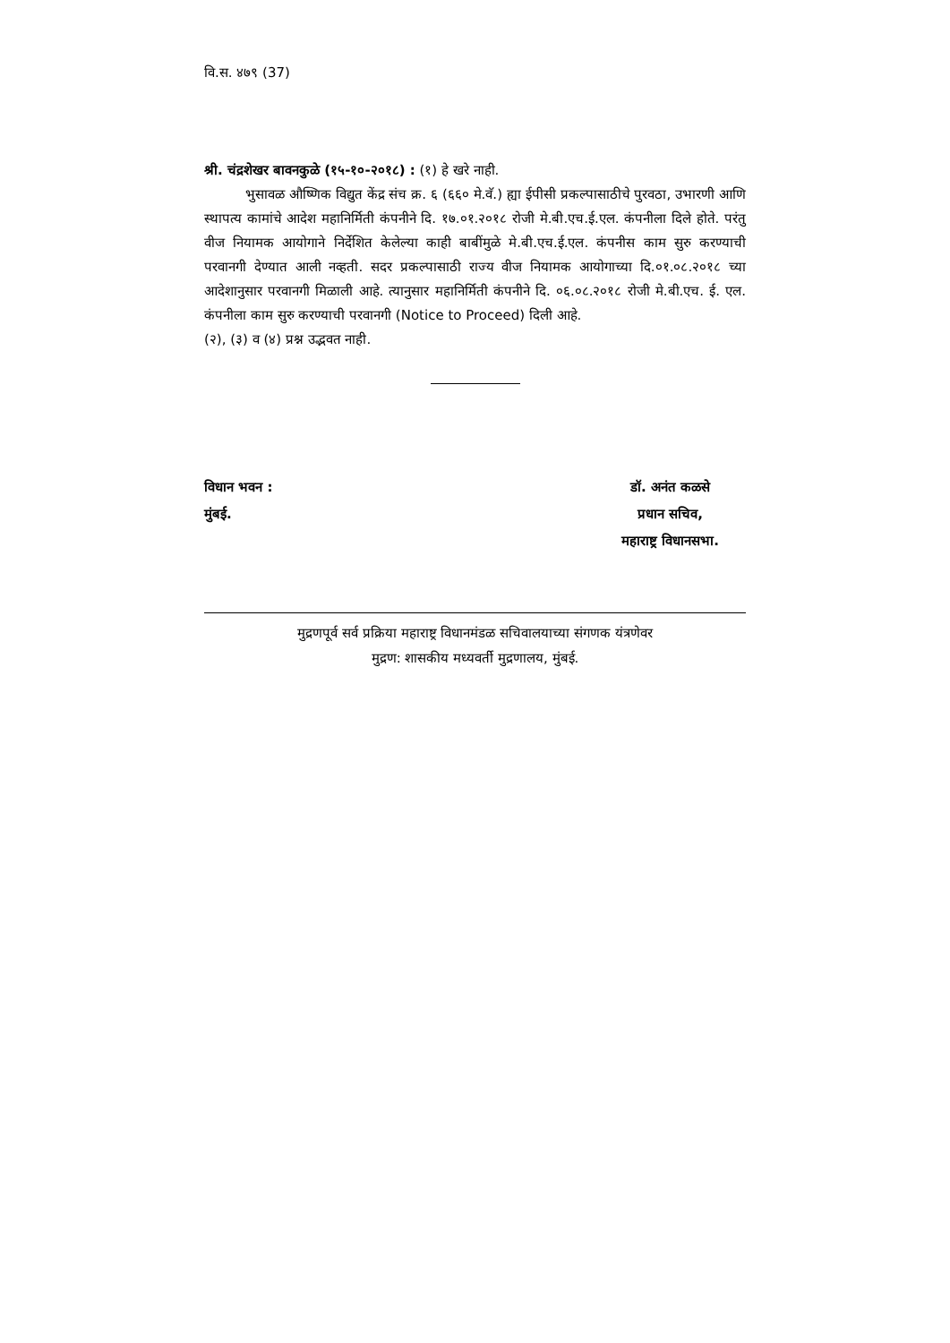वि.स. ४७९ (37)
श्री. चंद्रशेखर बावनकुळे (१५-१०-२०१८) : (१) हे खरे नाही.
भुसावळ औष्णिक विद्युत केंद्र संच क्र. ६ (६६० मे.वॅ.) ह्या ईपीसी प्रकल्पासाठीचे पुरवठा, उभारणी आणि स्थापत्य कामांचे आदेश महानिर्मिती कंपनीने दि. १७.०१.२०१८ रोजी मे.बी.एच.ई.एल. कंपनीला दिले होते. परंतु वीज नियामक आयोगाने निर्देशित केलेल्या काही बाबींमुळे मे.बी.एच.ई.एल. कंपनीस काम सुरु करण्याची परवानगी देण्यात आली नव्हती. सदर प्रकल्पासाठी राज्य वीज नियामक आयोगाच्या दि.०१.०८.२०१८ च्या आदेशानुसार परवानगी मिळाली आहे. त्यानुसार महानिर्मिती कंपनीने दि. ०६.०८.२०१८ रोजी मे.बी.एच. ई. एल. कंपनीला काम सुरु करण्याची परवानगी (Notice to Proceed) दिली आहे.
(२), (३) व (४) प्रश्न उद्भवत नाही.
विधान भवन :
मुंबई.
डॉ. अनंत कळसे
प्रधान सचिव,
महाराष्ट्र विधानसभा.
मुद्रणपूर्व सर्व प्रक्रिया महाराष्ट्र विधानमंडळ सचिवालयाच्या संगणक यंत्रणेवर
मुद्रण: शासकीय मध्यवर्ती मुद्रणालय, मुंबई.